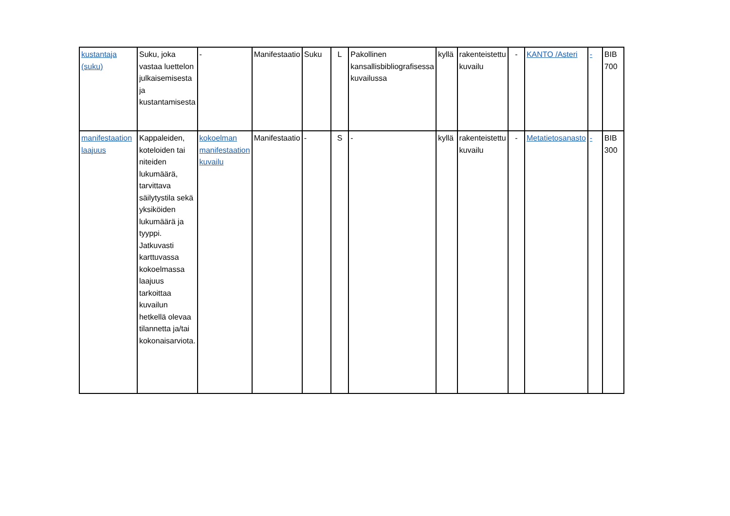| kustantaja (suku) | Suku, joka vastaa luettelon julkaisemisesta ja kustantamisesta | - | Manifestaatio | Suku | L | Pakollinen kansallisbibliografisessa kuvailussa | kyllä | rakenteistettu kuvailu | - | KANTO /Asteri | - | BIB 700 |
| manifestaation laajuus | Kappaleiden, koteloiden tai niteiden lukumäärä, tarvittava säilytystila sekä yksiköiden lukumäärä ja tyyppi. Jatkuvasti karttuvassa kokoelmassa laajuus tarkoittaa kuvailun hetkellä olevaa tilannetta ja/tai kokonaisarviota. | kokoelman manifestaation kuvailu | Manifestaatio | - | S | - | kyllä | rakenteistettu kuvailu | - | Metatietosanasto | - | BIB 300 |